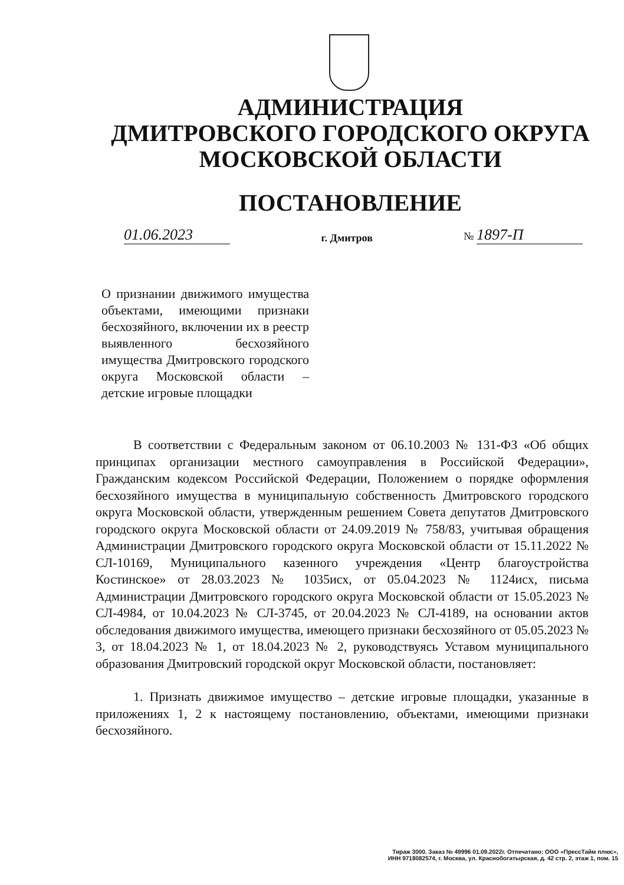АДМИНИСТРАЦИЯ
ДМИТРОВСКОГО ГОРОДСКОГО ОКРУГА
МОСКОВСКОЙ ОБЛАСТИ
ПОСТАНОВЛЕНИЕ
01.06.2023 г. Дмитров № 1897-П
О признании движимого имущества объектами, имеющими признаки бесхозяйного, включении их в реестр выявленного бесхозяйного имущества Дмитровского городского округа Московской области – детские игровые площадки
В соответствии с Федеральным законом от 06.10.2003 № 131-ФЗ «Об общих принципах организации местного самоуправления в Российской Федерации», Гражданским кодексом Российской Федерации, Положением о порядке оформления бесхозяйного имущества в муниципальную собственность Дмитровского городского округа Московской области, утвержденным решением Совета депутатов Дмитровского городского округа Московской области от 24.09.2019 № 758/83, учитывая обращения Администрации Дмитровского городского округа Московской области от 15.11.2022 № СЛ-10169, Муниципального казенного учреждения «Центр благоустройства Костинское» от 28.03.2023 № 1035исх, от 05.04.2023 № 1124исх, письма Администрации Дмитровского городского округа Московской области от 15.05.2023 № СЛ-4984, от 10.04.2023 № СЛ-3745, от 20.04.2023 № СЛ-4189, на основании актов обследования движимого имущества, имеющего признаки бесхозяйного от 05.05.2023 № 3, от 18.04.2023 № 1, от 18.04.2023 № 2, руководствуясь Уставом муниципального образования Дмитровский городской округ Московской области, постановляет:
1. Признать движимое имущество – детские игровые площадки, указанные в приложениях 1, 2 к настоящему постановлению, объектами, имеющими признаки бесхозяйного.
Тираж 3000. Заказ № 49996 01.09.2022г. Отпечатано: ООО «ПрессТайм плюс»,
ИНН 9718082574, г. Москва, ул. Краснобогатырская, д. 42 стр. 2, этаж 1, пом. 15